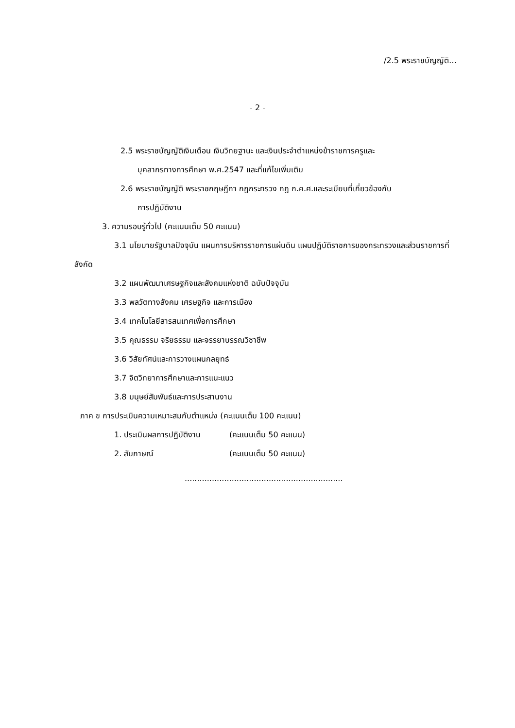/2.5 พระราชบัญญัติ…
- 2 -
2.5 พระราชบัญญัติเงินเดือน เงินวิทยฐานะ และเงินประจำตำแหน่งข้าราชการครูและ
บุคลากรทางการศึกษา พ.ศ.2547 และที่แก้ไขเพิ่มเติม
2.6 พระราชบัญญัติ พระราชกฤษฎีกา กฎกระทรวง กฎ ก.ค.ศ.และระเบียบที่เกี่ยวข้องกับ
การปฏิบัติงาน
3. ความรอบรู้ทั่วไป (คะแนนเต็ม 50 คะแนน)
3.1 นโยบายรัฐบาลปัจจุบัน แผนการบริหารราชการแผ่นดิน แผนปฏิบัติราชการของกระทรวงและส่วนราชการที่สังกัด
3.2 แผนพัฒนาเศรษฐกิจและสังคมแห่งชาติ ฉบับปัจจุบัน
3.3 พลวัตทางสังคม เศรษฐกิจ และการเมือง
3.4 เทคโนโลยีสารสนเทศเพื่อการศึกษา
3.5 คุณธรรม จริยธรรม และจรรยาบรรณวิชาชีพ
3.6 วิสัยทัศน์และการวางแผนกลยุทธ์
3.7 จิตวิทยาการศึกษาและการแนะแนว
3.8 มนุษย์สัมพันธ์และการประสานงาน
ภาค ข การประเมินความเหมาะสมกับตำแหน่ง (คะแนนเต็ม 100 คะแนน)
1. ประเมินผลการปฏิบัติงาน (คะแนนเต็ม 50 คะแนน)
2. สัมภาษณ์ (คะแนนเต็ม 50 คะแนน)
................................................................